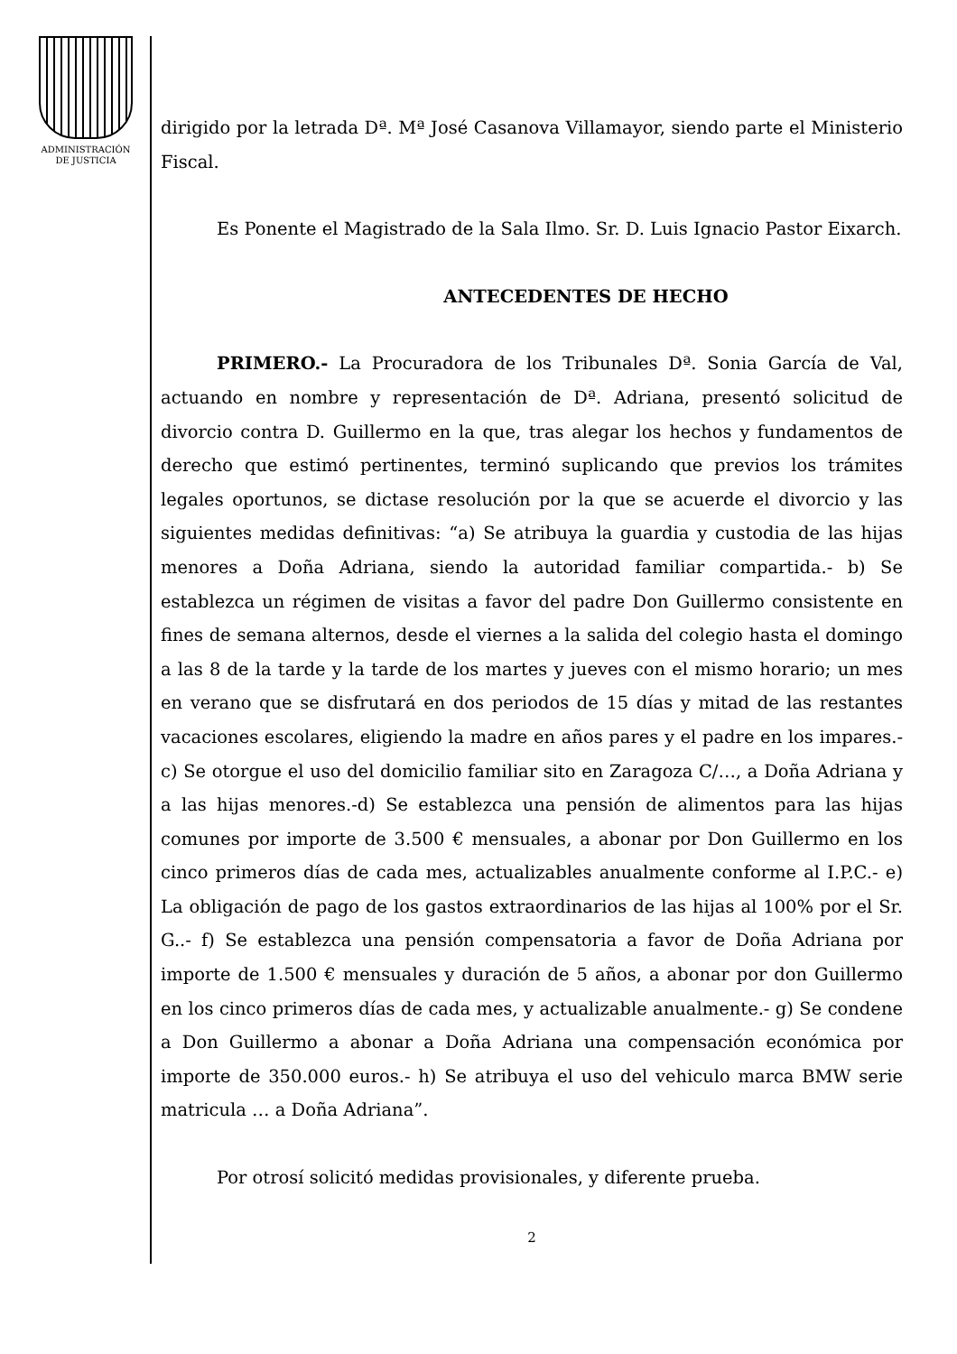ADMINISTRACIÓN
DE JUSTICIA
dirigido por la letrada Dª. Mª José Casanova Villamayor, siendo parte el Ministerio Fiscal.
Es Ponente el Magistrado de la Sala Ilmo. Sr. D. Luis Ignacio Pastor Eixarch.
ANTECEDENTES DE HECHO
PRIMERO.- La Procuradora de los Tribunales Dª. Sonia García de Val, actuando en nombre y representación de Dª. Adriana, presentó solicitud de divorcio contra D. Guillermo en la que, tras alegar los hechos y fundamentos de derecho que estimó pertinentes, terminó suplicando que previos los trámites legales oportunos, se dictase resolución por la que se acuerde el divorcio y las siguientes medidas definitivas: “a) Se atribuya la guardia y custodia de las hijas menores a Doña Adriana, siendo la autoridad familiar compartida.- b) Se establezca un régimen de visitas a favor del padre Don Guillermo consistente en fines de semana alternos, desde el viernes a la salida del colegio hasta el domingo a las 8 de la tarde y la tarde de los martes y jueves con el mismo horario; un mes en verano que se disfrutará en dos periodos de 15 días y mitad de las restantes vacaciones escolares, eligiendo la madre en años pares y el padre en los impares.- c) Se otorgue el uso del domicilio familiar sito en Zaragoza C/…, a Doña Adriana y a las hijas menores.-d) Se establezca una pensión de alimentos para las hijas comunes por importe de 3.500 € mensuales, a abonar por Don Guillermo en los cinco primeros días de cada mes, actualizables anualmente conforme al I.P.C.- e) La obligación de pago de los gastos extraordinarios de las hijas al 100% por el Sr. G..- f) Se establezca una pensión compensatoria a favor de Doña Adriana por importe de 1.500 € mensuales y duración de 5 años, a abonar por don Guillermo en los cinco primeros días de cada mes, y actualizable anualmente.- g) Se condene a Don Guillermo a abonar a Doña Adriana una compensación económica por importe de 350.000 euros.- h) Se atribuya el uso del vehiculo marca BMW serie matricula … a Doña Adriana”.
Por otrosí solicitó medidas provisionales, y diferente prueba.
2